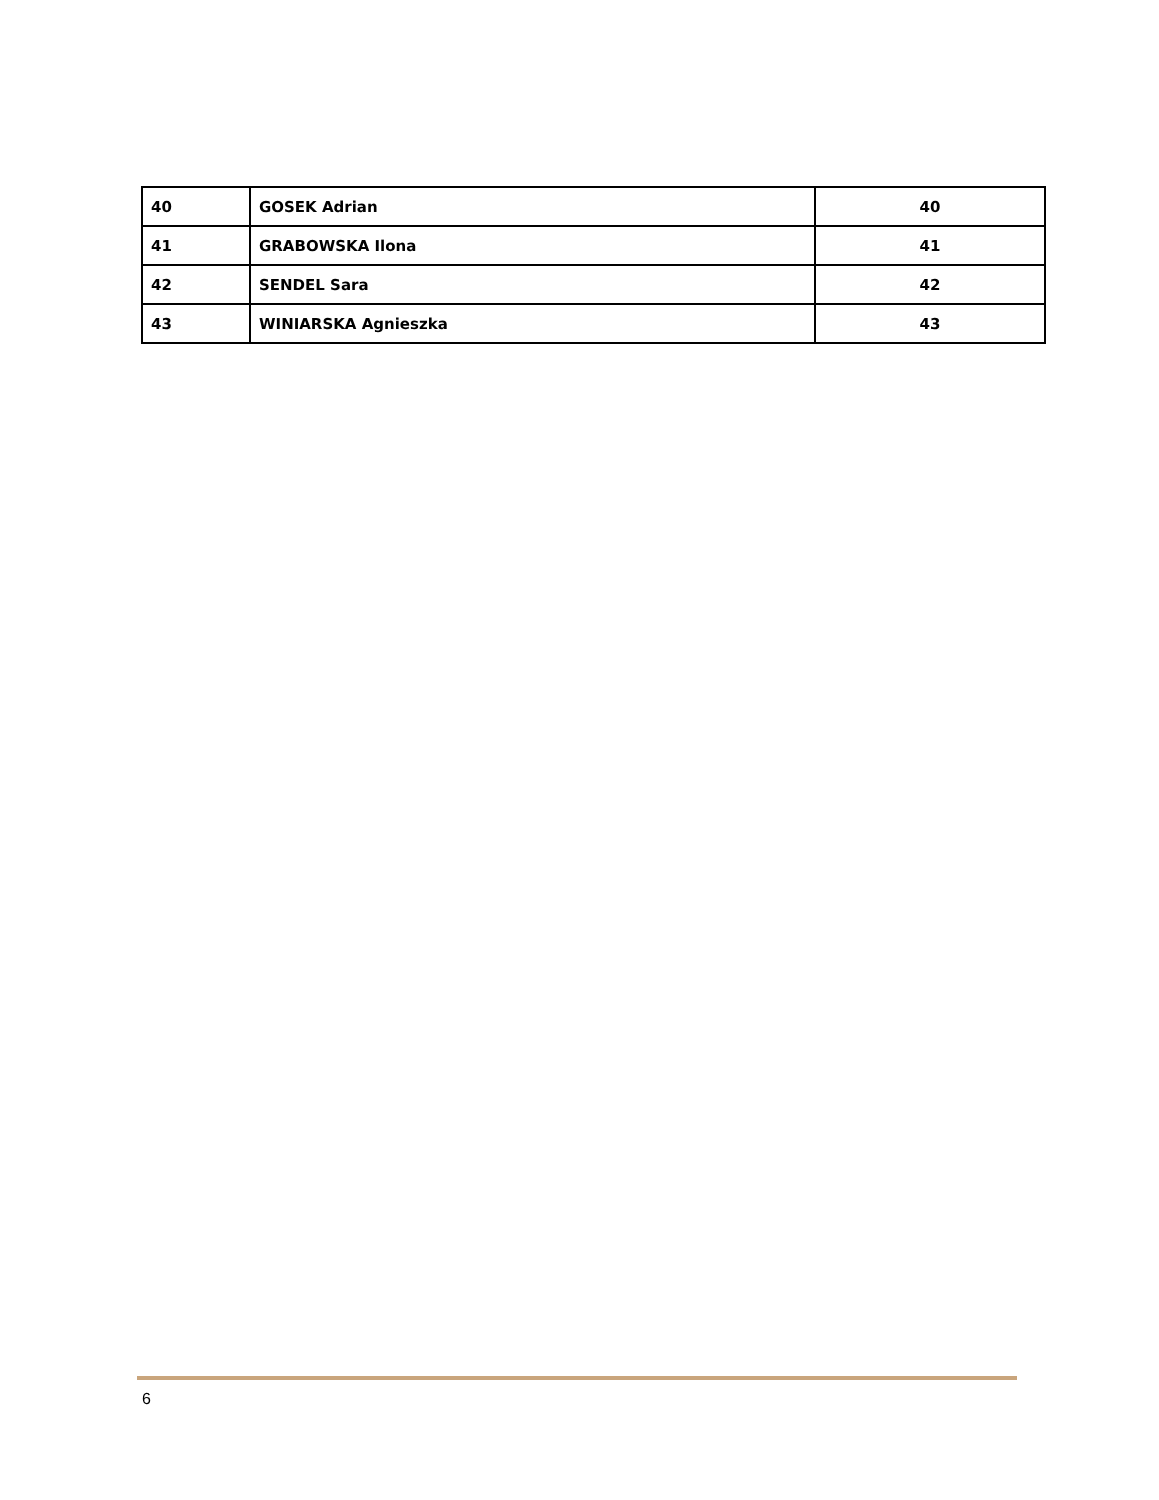| 40 | GOSEK Adrian | 40 |
| 41 | GRABOWSKA Ilona | 41 |
| 42 | SENDEL Sara | 42 |
| 43 | WINIARSKA Agnieszka | 43 |
6